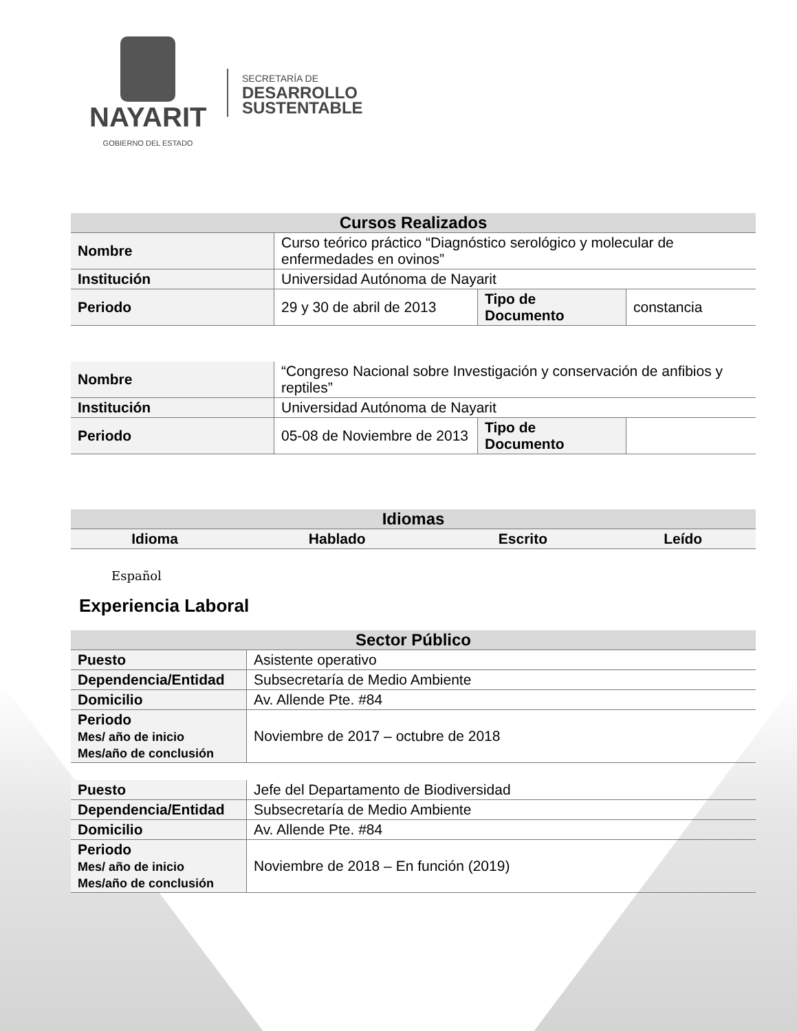NAYARIT
GOBIERNO DEL ESTADO
SECRETARÍA DE
DESARROLLO
SUSTENTABLE
| Cursos Realizados | | | |
| --- | --- | --- | --- |
| Nombre | Curso teórico práctico “Diagnóstico serológico y molecular de enfermedades en ovinos” | | |
| Institución | Universidad Autónoma de Nayarit | | |
| Periodo | 29 y 30 de abril de 2013 | Tipo de Documento | constancia |
| Nombre | “Congreso Nacional sobre Investigación y conservación de anfibios y reptiles” | | |
| Institución | Universidad Autónoma de Nayarit | | |
| Periodo | 05-08 de Noviembre de 2013 | Tipo de Documento | |
| Idiomas | | | |
| --- | --- | --- | --- |
| Idioma | Hablado | Escrito | Leído |
Español
Experiencia Laboral
| Sector Público | |
| --- | --- |
| Puesto | Asistente operativo |
| Dependencia/Entidad | Subsecretaría de Medio Ambiente |
| Domicilio | Av. Allende Pte. #84 |
| Periodo Mes/ año de inicio Mes/año de conclusión | Noviembre de 2017 – octubre de 2018 |
| Puesto | Jefe del Departamento de Biodiversidad |
| Dependencia/Entidad | Subsecretaría de Medio Ambiente |
| Domicilio | Av. Allende Pte. #84 |
| Periodo Mes/ año de inicio Mes/año de conclusión | Noviembre de 2018 – En función (2019) |